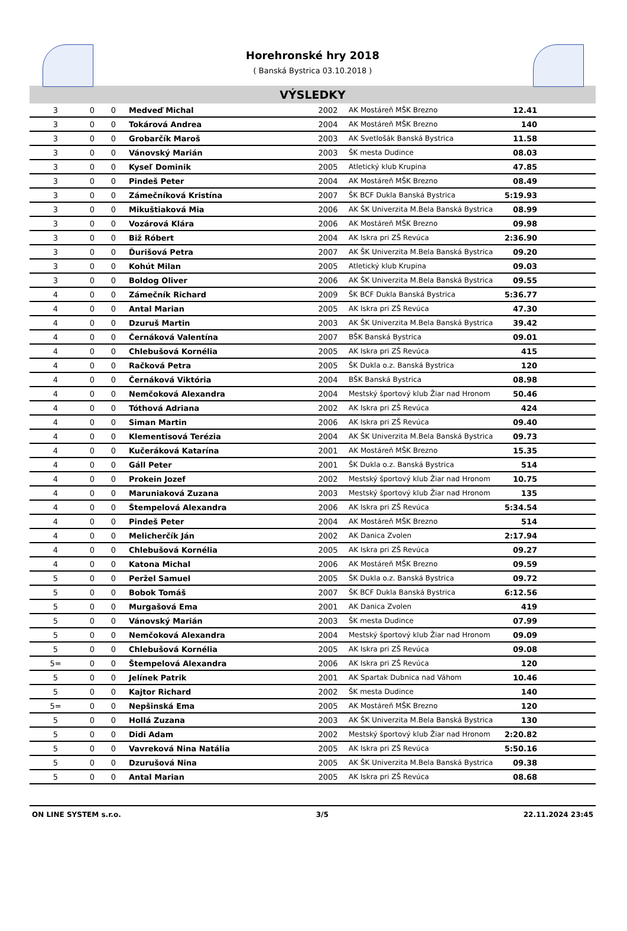Horehronské hry 2018
( Banská Bystrica 03.10.2018 )
VÝSLEDKY
| 3 | 0 | 0 | Medveď Michal | 2002 | AK Mostáreň MŠK Brezno | 12.41 | |
| 3 | 0 | 0 | Tokárová Andrea | 2004 | AK Mostáreň MŠK Brezno | 140 | |
| 3 | 0 | 0 | Grobarčík Maroš | 2003 | AK Svetlošák Banská Bystrica | 11.58 | |
| 3 | 0 | 0 | Vánovský Marián | 2003 | ŠK mesta Dudince | 08.03 | |
| 3 | 0 | 0 | Kyseľ Dominik | 2005 | Atletický klub Krupina | 47.85 | |
| 3 | 0 | 0 | Pindeš Peter | 2004 | AK Mostáreň MŠK Brezno | 08.49 | |
| 3 | 0 | 0 | Zámečníková Kristína | 2007 | ŠK BCF Dukla Banská Bystrica | 5:19.93 | |
| 3 | 0 | 0 | Mikuštiaková Mia | 2006 | AK ŠK Univerzita M.Bela Banská Bystrica | 08.99 | |
| 3 | 0 | 0 | Vozárová Klára | 2006 | AK Mostáreň MŠK Brezno | 09.98 | |
| 3 | 0 | 0 | Biž Róbert | 2004 | AK Iskra pri ZŠ Revúca | 2:36.90 | |
| 3 | 0 | 0 | Ďurišová Petra | 2007 | AK ŠK Univerzita M.Bela Banská Bystrica | 09.20 | |
| 3 | 0 | 0 | Kohút Milan | 2005 | Atletický klub Krupina | 09.03 | |
| 3 | 0 | 0 | Boldog Oliver | 2006 | AK ŠK Univerzita M.Bela Banská Bystrica | 09.55 | |
| 4 | 0 | 0 | Zámečník Richard | 2009 | ŠK BCF Dukla Banská Bystrica | 5:36.77 | |
| 4 | 0 | 0 | Antal Marian | 2005 | AK Iskra pri ZŠ Revúca | 47.30 | |
| 4 | 0 | 0 | Dzuruš Martin | 2003 | AK ŠK Univerzita M.Bela Banská Bystrica | 39.42 | |
| 4 | 0 | 0 | Černáková Valentína | 2007 | BŠK Banská Bystrica | 09.01 | |
| 4 | 0 | 0 | Chlebušová Kornélia | 2005 | AK Iskra pri ZŠ Revúca | 415 | |
| 4 | 0 | 0 | Račková Petra | 2005 | ŠK Dukla o.z. Banská Bystrica | 120 | |
| 4 | 0 | 0 | Černáková Viktória | 2004 | BŠK Banská Bystrica | 08.98 | |
| 4 | 0 | 0 | Nemčoková Alexandra | 2004 | Mestský športový klub Žiar nad Hronom | 50.46 | |
| 4 | 0 | 0 | Tóthová Adriana | 2002 | AK Iskra pri ZŠ Revúca | 424 | |
| 4 | 0 | 0 | Siman Martin | 2006 | AK Iskra pri ZŠ Revúca | 09.40 | |
| 4 | 0 | 0 | Klementisová Terézia | 2004 | AK ŠK Univerzita M.Bela Banská Bystrica | 09.73 | |
| 4 | 0 | 0 | Kučeráková Katarína | 2001 | AK Mostáreň MŠK Brezno | 15.35 | |
| 4 | 0 | 0 | Gáll Peter | 2001 | ŠK Dukla o.z. Banská Bystrica | 514 | |
| 4 | 0 | 0 | Prokein Jozef | 2002 | Mestský športový klub Žiar nad Hronom | 10.75 | |
| 4 | 0 | 0 | Maruniaková Zuzana | 2003 | Mestský športový klub Žiar nad Hronom | 135 | |
| 4 | 0 | 0 | Štempelová Alexandra | 2006 | AK Iskra pri ZŠ Revúca | 5:34.54 | |
| 4 | 0 | 0 | Pindeš Peter | 2004 | AK Mostáreň MŠK Brezno | 514 | |
| 4 | 0 | 0 | Melicherčík Ján | 2002 | AK Danica Zvolen | 2:17.94 | |
| 4 | 0 | 0 | Chlebušová Kornélia | 2005 | AK Iskra pri ZŠ Revúca | 09.27 | |
| 4 | 0 | 0 | Katona Michal | 2006 | AK Mostáreň MŠK Brezno | 09.59 | |
| 5 | 0 | 0 | Peržel Samuel | 2005 | ŠK Dukla o.z. Banská Bystrica | 09.72 | |
| 5 | 0 | 0 | Bobok Tomáš | 2007 | ŠK BCF Dukla Banská Bystrica | 6:12.56 | |
| 5 | 0 | 0 | Murgašová Ema | 2001 | AK Danica Zvolen | 419 | |
| 5 | 0 | 0 | Vánovský Marián | 2003 | ŠK mesta Dudince | 07.99 | |
| 5 | 0 | 0 | Nemčoková Alexandra | 2004 | Mestský športový klub Žiar nad Hronom | 09.09 | |
| 5 | 0 | 0 | Chlebušová Kornélia | 2005 | AK Iskra pri ZŠ Revúca | 09.08 | |
| 5= | 0 | 0 | Štempelová Alexandra | 2006 | AK Iskra pri ZŠ Revúca | 120 | |
| 5 | 0 | 0 | Jelínek Patrik | 2001 | AK Spartak Dubnica nad Váhom | 10.46 | |
| 5 | 0 | 0 | Kajtor Richard | 2002 | ŠK mesta Dudince | 140 | |
| 5= | 0 | 0 | Nepšinská Ema | 2005 | AK Mostáreň MŠK Brezno | 120 | |
| 5 | 0 | 0 | Hollá Zuzana | 2003 | AK ŠK Univerzita M.Bela Banská Bystrica | 130 | |
| 5 | 0 | 0 | Didi Adam | 2002 | Mestský športový klub Žiar nad Hronom | 2:20.82 | |
| 5 | 0 | 0 | Vavreková Nina Natália | 2005 | AK Iskra pri ZŠ Revúca | 5:50.16 | |
| 5 | 0 | 0 | Dzurušová Nina | 2005 | AK ŠK Univerzita M.Bela Banská Bystrica | 09.38 | |
| 5 | 0 | 0 | Antal Marian | 2005 | AK Iskra pri ZŠ Revúca | 08.68 | |
ON LINE SYSTEM s.r.o. 3/5 22.11.2024 23:45